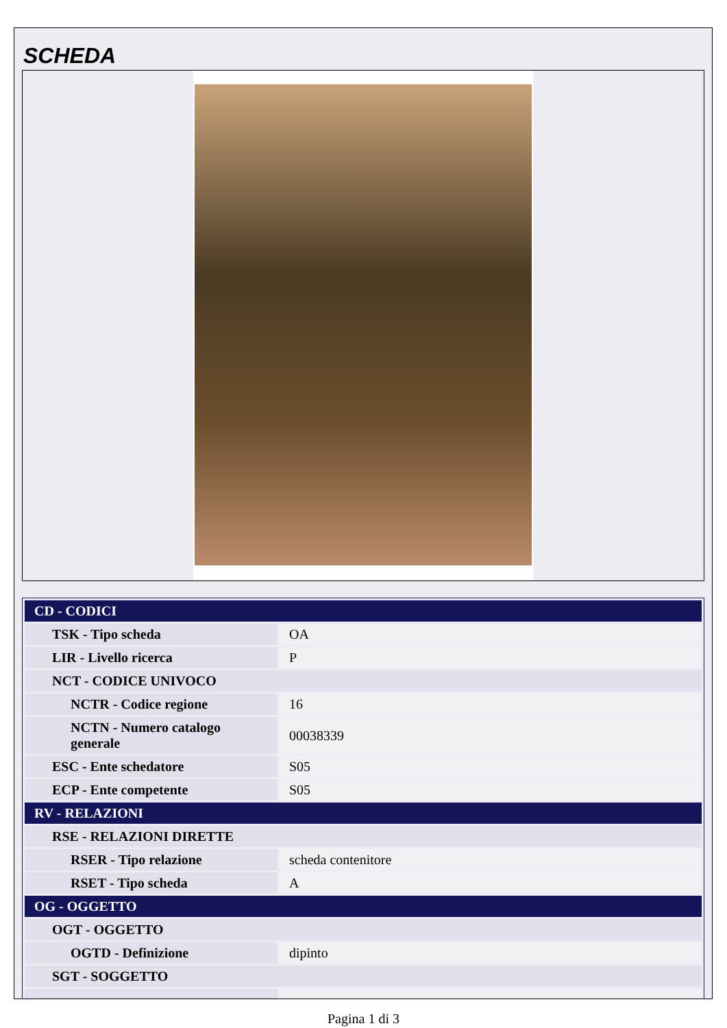SCHEDA
| CD - CODICI | |
| TSK - Tipo scheda | OA |
| LIR - Livello ricerca | P |
| NCT - CODICE UNIVOCO | |
| NCTR - Codice regione | 16 |
| NCTN - Numero catalogo generale | 00038339 |
| ESC - Ente schedatore | S05 |
| ECP - Ente competente | S05 |
| RV - RELAZIONI | |
| RSE - RELAZIONI DIRETTE | |
| RSER - Tipo relazione | scheda contenitore |
| RSET - Tipo scheda | A |
| OG - OGGETTO | |
| OGT - OGGETTO | |
| OGTD - Definizione | dipinto |
| SGT - SOGGETTO | |
Pagina 1 di 3